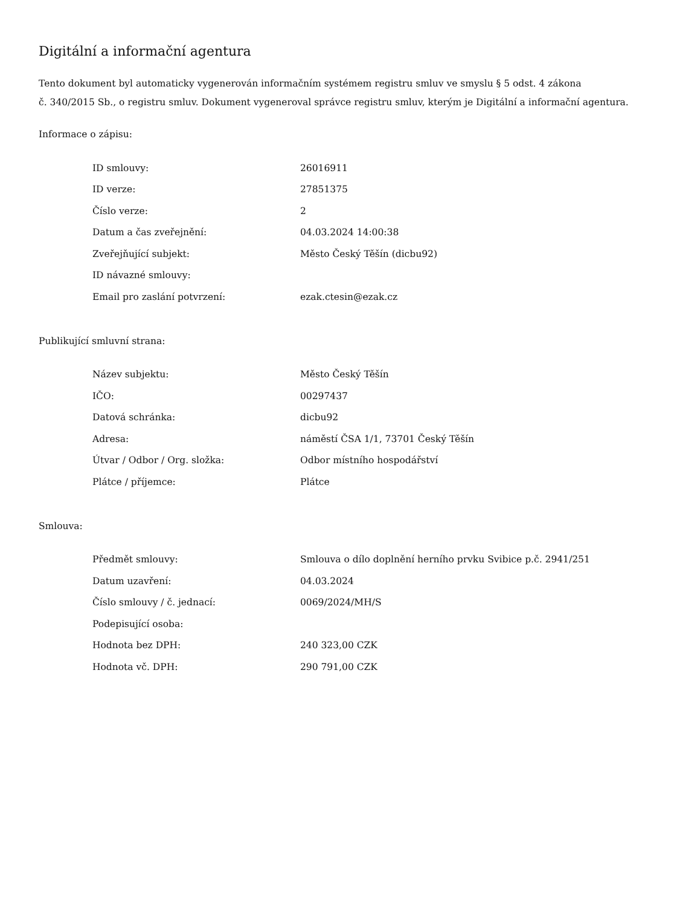Digitální a informační agentura
Tento dokument byl automaticky vygenerován informačním systémem registru smluv ve smyslu § 5 odst. 4 zákona
č. 340/2015 Sb., o registru smluv. Dokument vygeneroval správce registru smluv, kterým je Digitální a informační agentura.
Informace o zápisu:
| ID smlouvy: | 26016911 |
| ID verze: | 27851375 |
| Číslo verze: | 2 |
| Datum a čas zveřejnění: | 04.03.2024 14:00:38 |
| Zveřejňující subjekt: | Město Český Těšín (dicbu92) |
| ID návazné smlouvy: | |
| Email pro zaslání potvrzení: | ezak.ctesin@ezak.cz |
Publikující smluvní strana:
| Název subjektu: | Město Český Těšín |
| IČO: | 00297437 |
| Datová schránka: | dicbu92 |
| Adresa: | náměstí ČSA 1/1, 73701 Český Těšín |
| Útvar / Odbor / Org. složka: | Odbor místního hospodářství |
| Plátce / příjemce: | Plátce |
Smlouva:
| Předmět smlouvy: | Smlouva o dílo doplnění herního prvku Svibice p.č. 2941/251 |
| Datum uzavření: | 04.03.2024 |
| Číslo smlouvy / č. jednací: | 0069/2024/MH/S |
| Podepisující osoba: | |
| Hodnota bez DPH: | 240 323,00 CZK |
| Hodnota vč. DPH: | 290 791,00 CZK |